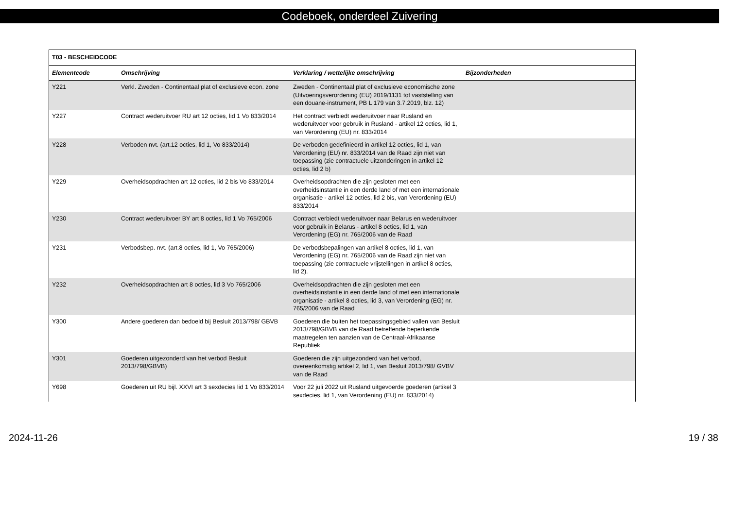Codeboek, onderdeel Zuivering
| T03 - BESCHEIDCODE | | | |
| --- | --- | --- | --- |
| Elementcode | Omschrijving | Verklaring / wettelijke omschrijving | Bijzonderheden |
| Y221 | Verkl. Zweden - Continentaal plat of exclusieve econ. zone | Zweden - Continentaal plat of exclusieve economische zone (Uitvoeringsverordening (EU) 2019/1131 tot vaststelling van een douane-instrument, PB L 179 van 3.7.2019, blz. 12) | |
| Y227 | Contract wederuitvoer RU art 12 octies, lid 1 Vo 833/2014 | Het contract verbiedt wederuitvoer naar Rusland en wederuitvoer voor gebruik in Rusland - artikel 12 octies, lid 1, van Verordening (EU) nr. 833/2014 | |
| Y228 | Verboden nvt. (art.12 octies, lid 1, Vo 833/2014) | De verboden gedefinieerd in artikel 12 octies, lid 1, van Verordening (EU) nr. 833/2014 van de Raad zijn niet van toepassing (zie contractuele uitzonderingen in artikel 12 octies, lid 2 b) | |
| Y229 | Overheidsopdrachten art 12 octies, lid 2 bis Vo 833/2014 | Overheidsopdrachten die zijn gesloten met een overheidsinstantie in een derde land of met een internationale organisatie - artikel 12 octies, lid 2 bis, van Verordening (EU) 833/2014 | |
| Y230 | Contract wederuitvoer BY art 8 octies, lid 1 Vo 765/2006 | Contract verbiedt wederuitvoer naar Belarus en wederuitvoer voor gebruik in Belarus - artikel 8 octies, lid 1, van Verordening (EG) nr. 765/2006 van de Raad | |
| Y231 | Verbodsbep. nvt. (art.8 octies, lid 1, Vo 765/2006) | De verbodsbepalingen van artikel 8 octies, lid 1, van Verordening (EG) nr. 765/2006 van de Raad zijn niet van toepassing (zie contractuele vrijstellingen in artikel 8 octies, lid 2). | |
| Y232 | Overheidsopdrachten art 8 octies, lid 3 Vo 765/2006 | Overheidsopdrachten die zijn gesloten met een overheidsinstantie in een derde land of met een internationale organisatie - artikel 8 octies, lid 3, van Verordening (EG) nr. 765/2006 van de Raad | |
| Y300 | Andere goederen dan bedoeld bij Besluit 2013/798/ GBVB | Goederen die buiten het toepassingsgebied vallen van Besluit 2013/798/GBVB van de Raad betreffende beperkende maatregelen ten aanzien van de Centraal-Afrikaanse Republiek | |
| Y301 | Goederen uitgezonderd van het verbod Besluit 2013/798/GBVB) | Goederen die zijn uitgezonderd van het verbod, overeenkomstig artikel 2, lid 1, van Besluit 2013/798/ GVBV van de Raad | |
| Y698 | Goederen uit RU bijl. XXVI art 3 sexdecies lid 1 Vo 833/2014 | Voor 22 juli 2022 uit Rusland uitgevoerde goederen (artikel 3 sexdecies, lid 1, van Verordening (EU) nr. 833/2014) | |
2024-11-26 19 / 38